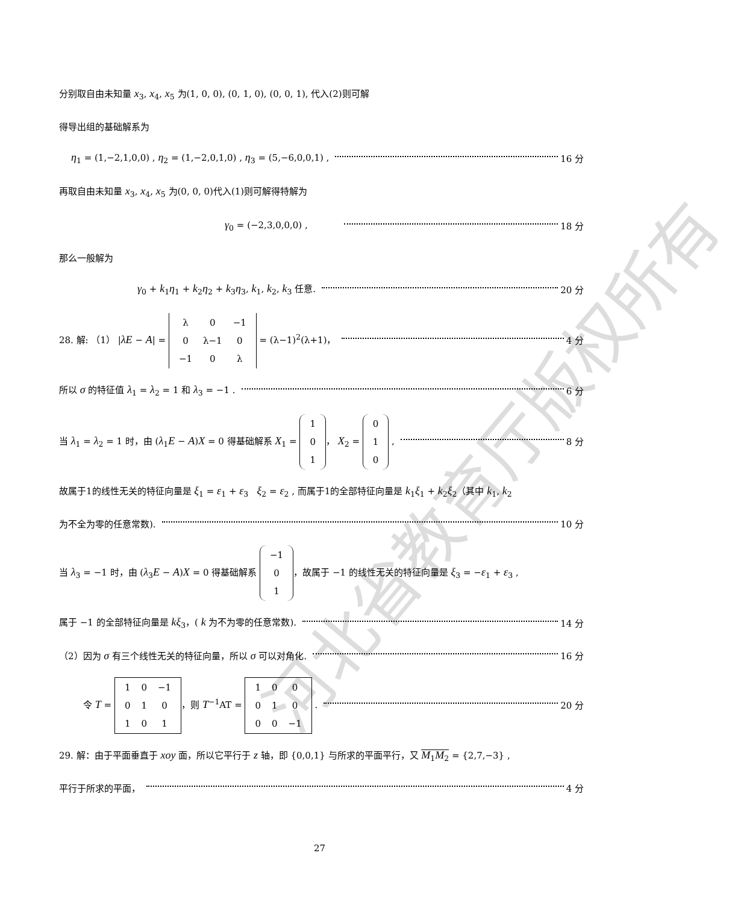河北省教育厅版权所有
分别取自由未知量 x<sub>3</sub>, x<sub>4</sub>, x<sub>5</sub> 为(1, 0, 0), (0, 1, 0), (0, 0, 1), 代入(2)则可解
得导出组的基础解系为
η<sub>1</sub> = (1,−2,1,0,0) , η<sub>2</sub> = (1,−2,0,1,0) , η<sub>3</sub> = (5,−6,0,0,1) , 16 分
再取自由未知量 x<sub>3</sub>, x<sub>4</sub>, x<sub>5</sub> 为(0, 0, 0)代入(1)则可解得特解为
γ<sub>0</sub> = (−2,3,0,0,0) , 18 分
那么一般解为
γ<sub>0</sub> + k<sub>1</sub>η<sub>1</sub> + k<sub>2</sub>η<sub>2</sub> + k<sub>3</sub>η<sub>3</sub>, k<sub>1</sub>, k<sub>2</sub>, k<sub>3</sub> 任意. 20 分
28. 解: （1） |λE − A| =
| λ | 0 | −1 |
| 0 | λ−1 | 0 |
| −1 | 0 | λ |
= (λ−1)<sup>2</sup>(λ+1)， 4 分
所以 σ 的特征值 λ<sub>1</sub> = λ<sub>2</sub> = 1 和 λ<sub>3</sub> = −1 . 6 分
当 λ<sub>1</sub> = λ<sub>2</sub> = 1 时，由 (λ<sub>1</sub>E − A)X = 0 得基础解系 X<sub>1</sub> =
| 1 |
| 0 |
| 1 |
， X<sub>2</sub> =
| 0 |
| 1 |
| 0 |
, 8 分
故属于1的线性无关的特征向量是 ξ<sub>1</sub> = ε<sub>1</sub> + ε<sub>3</sub> ξ<sub>2</sub> = ε<sub>2</sub> , 而属于1的全部特征向量是 k<sub>1</sub>ξ<sub>1</sub> + k<sub>2</sub>ξ<sub>2</sub>（其中 k<sub>1</sub>, k<sub>2</sub>
为不全为零的任意常数). 10 分
当 λ<sub>3</sub> = −1 时，由 (λ<sub>3</sub>E − A)X = 0 得基础解系
| −1 |
| 0 |
| 1 |
，故属于 −1 的线性无关的特征向量是 ξ<sub>3</sub> = −ε<sub>1</sub> + ε<sub>3</sub> ,
属于 −1 的全部特征向量是 kξ<sub>3</sub>，( k 为不为零的任意常数). 14 分
（2）因为 σ 有三个线性无关的特征向量，所以 σ 可以对角化. 16 分
令 T =
| 1 | 0 | −1 |
| 0 | 1 | 0 |
| 1 | 0 | 1 |
，则 T<sup>−1</sup>AT =
| 1 | 0 | 0 |
| 0 | 1 | 0 |
| 0 | 0 | −1 |
. 20 分
29. 解：由于平面垂直于 xoy 面，所以它平行于 z 轴，即 {0,0,1} 与所求的平面平行，又 M<sub>1</sub>M<sub>2</sub> = {2,7,−3} ,
平行于所求的平面， 4 分
27